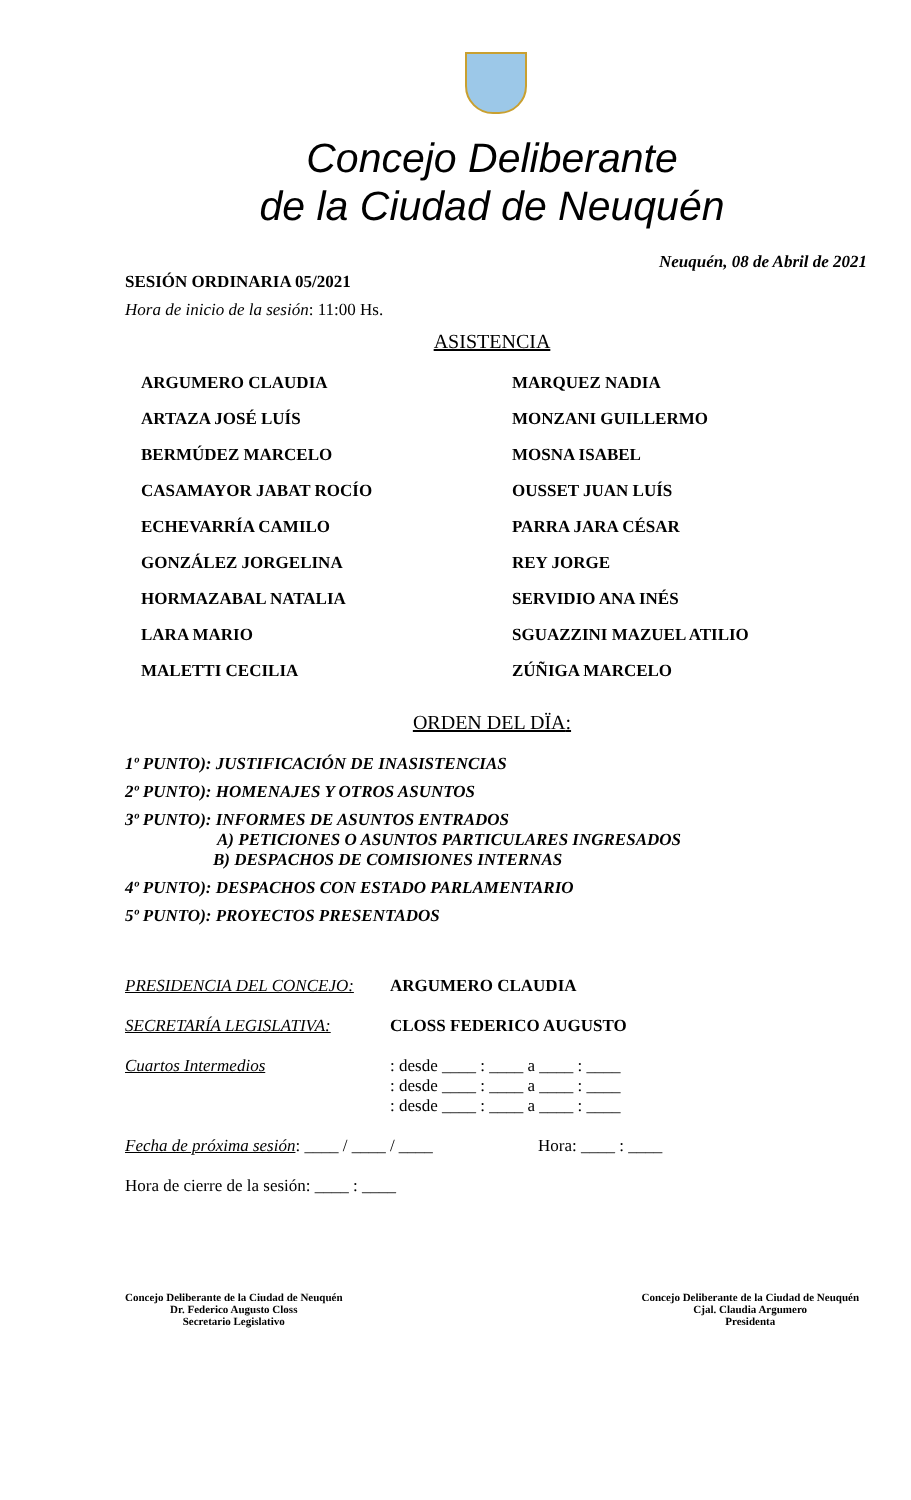Concejo Deliberante
de la Ciudad de Neuquén
Neuquén, 08 de Abril de 2021
SESIÓN ORDINARIA 05/2021
Hora de inicio de la sesión: 11:00 Hs.
ASISTENCIA
ARGUMERO CLAUDIA
MARQUEZ NADIA
ARTAZA JOSÉ LUÍS
MONZANI GUILLERMO
BERMÚDEZ MARCELO
MOSNA ISABEL
CASAMAYOR JABAT ROCÍO
OUSSET JUAN LUÍS
ECHEVARRÍA CAMILO
PARRA JARA CÉSAR
GONZÁLEZ JORGELINA
REY JORGE
HORMAZABAL NATALIA
SERVIDIO ANA INÉS
LARA MARIO
SGUAZZINI MAZUEL ATILIO
MALETTI CECILIA
ZÚÑIGA MARCELO
ORDEN DEL DÏA:
1º PUNTO): JUSTIFICACIÓN DE INASISTENCIAS
2º PUNTO): HOMENAJES Y OTROS ASUNTOS
3º PUNTO): INFORMES DE ASUNTOS ENTRADOS
A) PETICIONES O ASUNTOS PARTICULARES INGRESADOS
B) DESPACHOS DE COMISIONES INTERNAS
4º PUNTO): DESPACHOS CON ESTADO PARLAMENTARIO
5º PUNTO): PROYECTOS PRESENTADOS
PRESIDENCIA DEL CONCEJO: ARGUMERO CLAUDIA
SECRETARÍA LEGISLATIVA: CLOSS FEDERICO AUGUSTO
Cuartos Intermedios : desde ____ : ____ a ____ : ____
: desde ____ : ____ a ____ : ____
: desde ____ : ____ a ____ : ____
Fecha de próxima sesión: ____ / ____ / ____
Hora: ____ : ____
Hora de cierre de la sesión: ____ : ____
Concejo Deliberante de la Ciudad de Neuquén
Dr. Federico Augusto Closs
Secretario Legislativo
Concejo Deliberante de la Ciudad de Neuquén
Cjal. Claudia Argumero
Presidenta